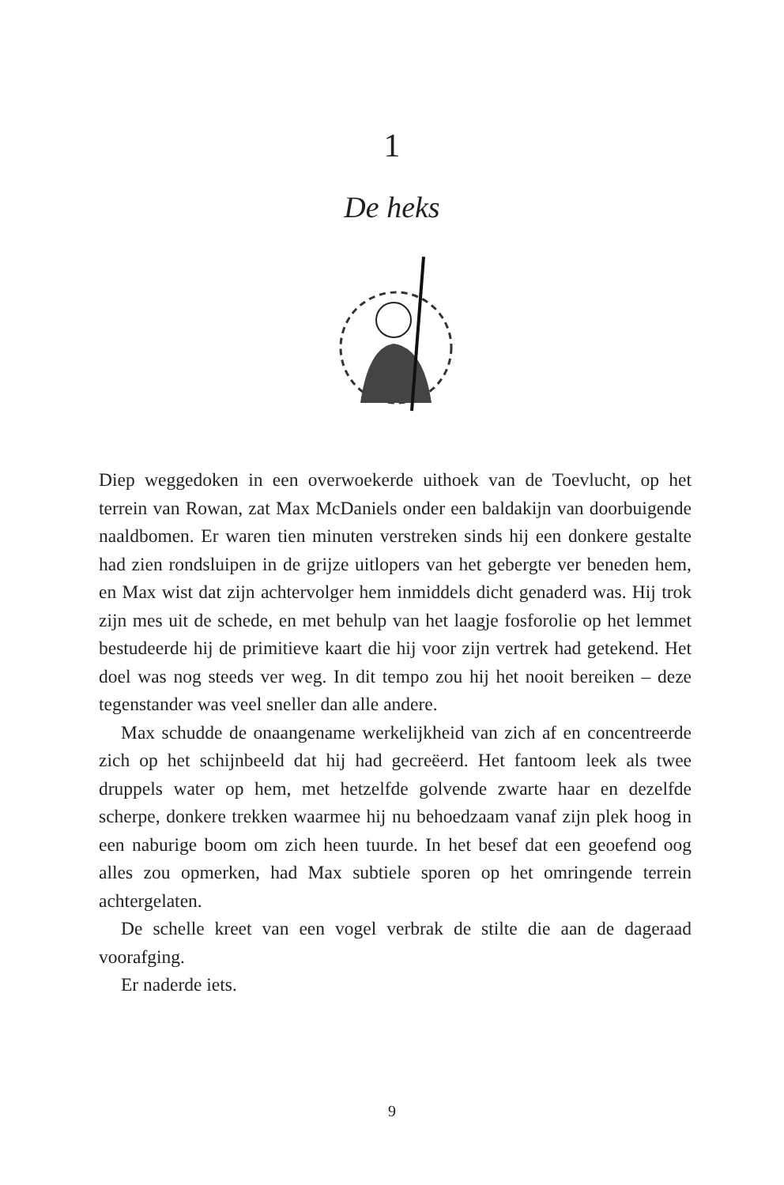1
De heks
Diep weggedoken in een overwoekerde uithoek van de Toevlucht, op het terrein van Rowan, zat Max McDaniels onder een baldakijn van doorbuigende naaldbomen. Er waren tien minuten verstreken sinds hij een donkere gestalte had zien rondsluipen in de grijze uitlopers van het gebergte ver beneden hem, en Max wist dat zijn achtervolger hem inmiddels dicht genaderd was. Hij trok zijn mes uit de schede, en met behulp van het laagje fosforolie op het lemmet bestudeerde hij de primitieve kaart die hij voor zijn vertrek had getekend. Het doel was nog steeds ver weg. In dit tempo zou hij het nooit bereiken – deze tegenstander was veel sneller dan alle andere.
Max schudde de onaangename werkelijkheid van zich af en concentreerde zich op het schijnbeeld dat hij had gecreëerd. Het fantoom leek als twee druppels water op hem, met hetzelfde golvende zwarte haar en dezelfde scherpe, donkere trekken waarmee hij nu behoedzaam vanaf zijn plek hoog in een naburige boom om zich heen tuurde. In het besef dat een geoefend oog alles zou opmerken, had Max subtiele sporen op het omringende terrein achtergelaten.
De schelle kreet van een vogel verbrak de stilte die aan de dageraad voorafging.
Er naderde iets.
9